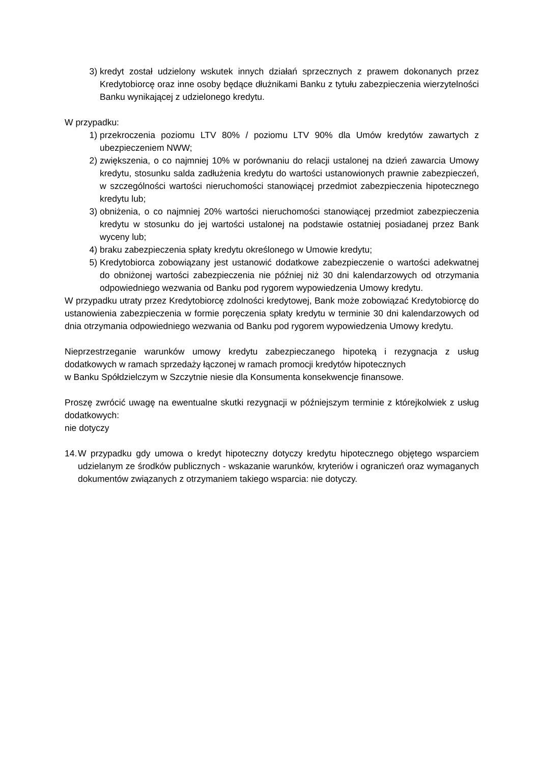3) kredyt został udzielony wskutek innych działań sprzecznych z prawem dokonanych przez Kredytobiorcę oraz inne osoby będące dłużnikami Banku z tytułu zabezpieczenia wierzytelności Banku wynikającej z udzielonego kredytu.
W przypadku:
1) przekroczenia poziomu LTV 80% / poziomu LTV 90% dla Umów kredytów zawartych z ubezpieczeniem NWW;
2) zwiększenia, o co najmniej 10% w porównaniu do relacji ustalonej na dzień zawarcia Umowy kredytu, stosunku salda zadłużenia kredytu do wartości ustanowionych prawnie zabezpieczeń, w szczególności wartości nieruchomości stanowiącej przedmiot zabezpieczenia hipotecznego kredytu lub;
3) obniżenia, o co najmniej 20% wartości nieruchomości stanowiącej przedmiot zabezpieczenia kredytu w stosunku do jej wartości ustalonej na podstawie ostatniej posiadanej przez Bank wyceny lub;
4) braku zabezpieczenia spłaty kredytu określonego w Umowie kredytu;
5) Kredytobiorca zobowiązany jest ustanowić dodatkowe zabezpieczenie o wartości adekwatnej do obniżonej wartości zabezpieczenia nie później niż 30 dni kalendarzowych od otrzymania odpowiedniego wezwania od Banku pod rygorem wypowiedzenia Umowy kredytu.
W przypadku utraty przez Kredytobiorcę zdolności kredytowej, Bank może zobowiązać Kredytobiorcę do ustanowienia zabezpieczenia w formie poręczenia spłaty kredytu w terminie 30 dni kalendarzowych od dnia otrzymania odpowiedniego wezwania od Banku pod rygorem wypowiedzenia Umowy kredytu.
Nieprzestrzeganie warunków umowy kredytu zabezpieczanego hipoteką i rezygnacja z usług dodatkowych w ramach sprzedaży łączonej w ramach promocji kredytów hipotecznych
w Banku Spółdzielczym w Szczytnie niesie dla Konsumenta konsekwencje finansowe.
Proszę zwrócić uwagę na ewentualne skutki rezygnacji w późniejszym terminie z którejkolwiek z usług dodatkowych:
nie dotyczy
14. W przypadku gdy umowa o kredyt hipoteczny dotyczy kredytu hipotecznego objętego wsparciem udzielanym ze środków publicznych - wskazanie warunków, kryteriów i ograniczeń oraz wymaganych dokumentów związanych z otrzymaniem takiego wsparcia: nie dotyczy.